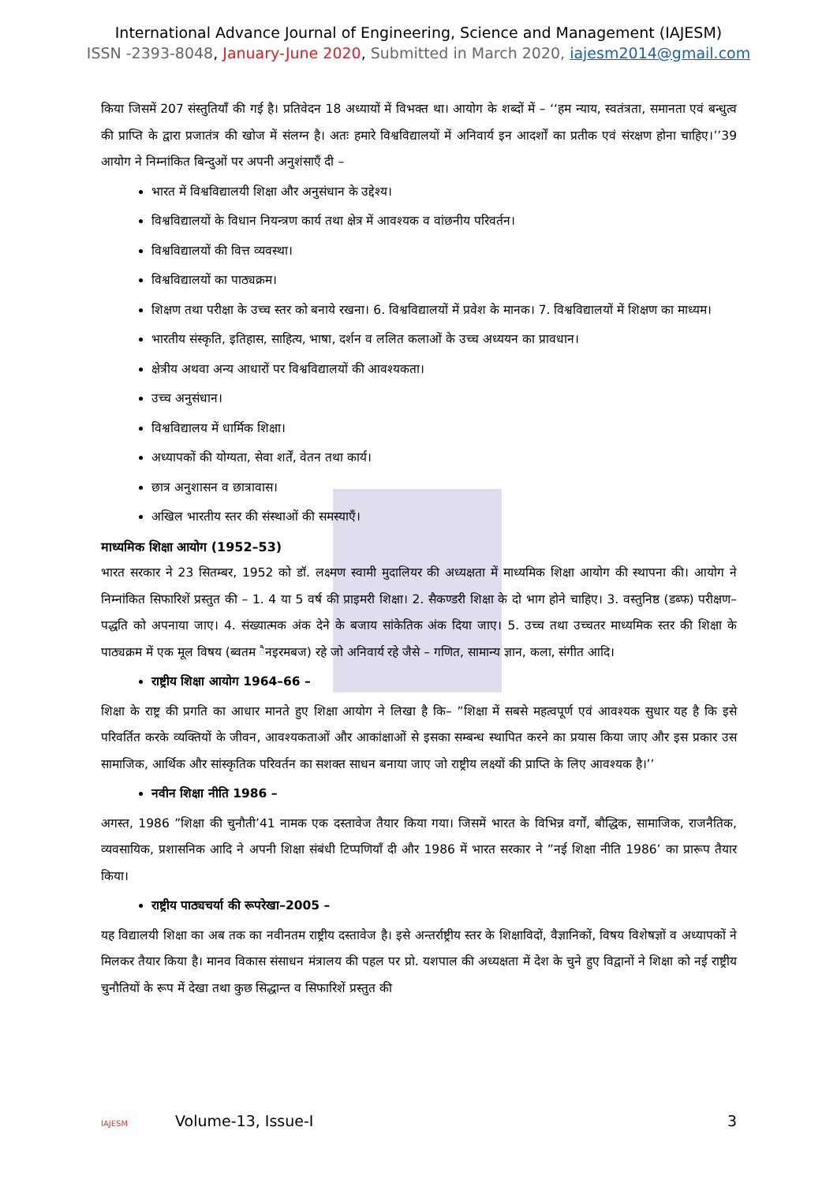International Advance Journal of Engineering, Science and Management (IAJESM)
ISSN -2393-8048, January-June 2020, Submitted in March 2020, iajesm2014@gmail.com
किया जिसमें 207 संस्तुतियाँ की गई है। प्रतिवेदन 18 अध्यायों में विभक्त था। आयोग के शब्दों में – ‘‘हम न्याय, स्वतंत्रता, समानता एवं बन्धुत्व की प्राप्ति के द्वारा प्रजातंत्र की खोज में संलग्न है। अतः हमारे विश्वविद्यालयों में अनिवार्य इन आदर्शों का प्रतीक एवं संरक्षण होना चाहिए।’’39 आयोग ने निम्नांकित बिन्दुओं पर अपनी अनुशंसाएँ दी –
भारत में विश्वविद्यालयी शिक्षा और अनुसंधान के उद्देश्य।
विश्वविद्यालयों के विधान नियन्त्रण कार्य तथा क्षेत्र में आवश्यक व वांछनीय परिवर्तन।
विश्वविद्यालयों की वित्त व्यवस्था।
विश्वविद्यालयों का पाठ्यक्रम।
शिक्षण तथा परीक्षा के उच्च स्तर को बनाये रखना। 6. विश्वविद्यालयों में प्रवेश के मानक। 7. विश्वविद्यालयों में शिक्षण का माध्यम।
भारतीय संस्कृति, इतिहास, साहित्य, भाषा, दर्शन व ललित कलाओं के उच्च अध्ययन का प्रावधान।
क्षेत्रीय अथवा अन्य आधारों पर विश्वविद्यालयों की आवश्यकता।
उच्च अनुसंधान।
विश्वविद्यालय में धार्मिक शिक्षा।
अध्यापकों की योग्यता, सेवा शर्तें, वेतन तथा कार्य।
छात्र अनुशासन व छात्रावास।
अखिल भारतीय स्तर की संस्थाओं की समस्याएँ।
माध्यमिक शिक्षा आयोग (1952–53)
भारत सरकार ने 23 सितम्बर, 1952 को डॉ. लक्ष्मण स्वामी मुदालियर की अध्यक्षता में माध्यमिक शिक्षा आयोग की स्थापना की। आयोग ने निम्नांकित सिफारिशें प्रस्तुत की – 1. 4 या 5 वर्ष की प्राइमरी शिक्षा। 2. सैकण्डरी शिक्षा के दो भाग होने चाहिए। 3. वस्तुनिष्ठ (डब्फ) परीक्षण–पद्धति को अपनाया जाए। 4. संख्यात्मक अंक देने के बजाय सांकेतिक अंक दिया जाए। 5. उच्च तथा उच्चतर माध्यमिक स्तर की शिक्षा के पाठ्यक्रम में एक मूल विषय (ब्वतम ैनइरमबज) रहे जो अनिवार्य रहे जैसे – गणित, सामान्य ज्ञान, कला, संगीत आदि।
राष्ट्रीय शिक्षा आयोग 1964–66 –
शिक्षा के राष्ट्र की प्रगति का आधार मानते हुए शिक्षा आयोग ने लिखा है कि– ”शिक्षा में सबसे महत्वपूर्ण एवं आवश्यक सुधार यह है कि इसे परिवर्तित करके व्यक्तियों के जीवन, आवश्यकताओं और आकांक्षाओं से इसका सम्बन्ध स्थापित करने का प्रयास किया जाए और इस प्रकार उस सामाजिक, आर्थिक और सांस्कृतिक परिवर्तन का सशक्त साधन बनाया जाए जो राष्ट्रीय लक्ष्यों की प्राप्ति के लिए आवश्यक है।’’
नवीन शिक्षा नीति 1986 –
अगस्त, 1986 ”शिक्षा की चुनौती’41 नामक एक दस्तावेज तैयार किया गया। जिसमें भारत के विभिन्न वर्गों, बौद्धिक, सामाजिक, राजनैतिक, व्यवसायिक, प्रशासनिक आदि ने अपनी शिक्षा संबंधी टिप्पणियाँ दी और 1986 में भारत सरकार ने ”नई शिक्षा नीति 1986’ का प्रारूप तैयार किया।
राष्ट्रीय पाठ्यचर्या की रूपरेखा–2005 –
यह विद्यालयी शिक्षा का अब तक का नवीनतम राष्ट्रीय दस्तावेज है। इसे अन्तर्राष्ट्रीय स्तर के शिक्षाविदों, वैज्ञानिकों, विषय विशेषज्ञों व अध्यापकों ने मिलकर तैयार किया है। मानव विकास संसाधन मंत्रालय की पहल पर प्रो. यशपाल की अध्यक्षता में देश के चुने हुए विद्वानों ने शिक्षा को नई राष्ट्रीय चुनौतियों के रूप में देखा तथा कुछ सिद्धान्त व सिफारिशें प्रस्तुत की
IAJESM Volume-13, Issue-I 3